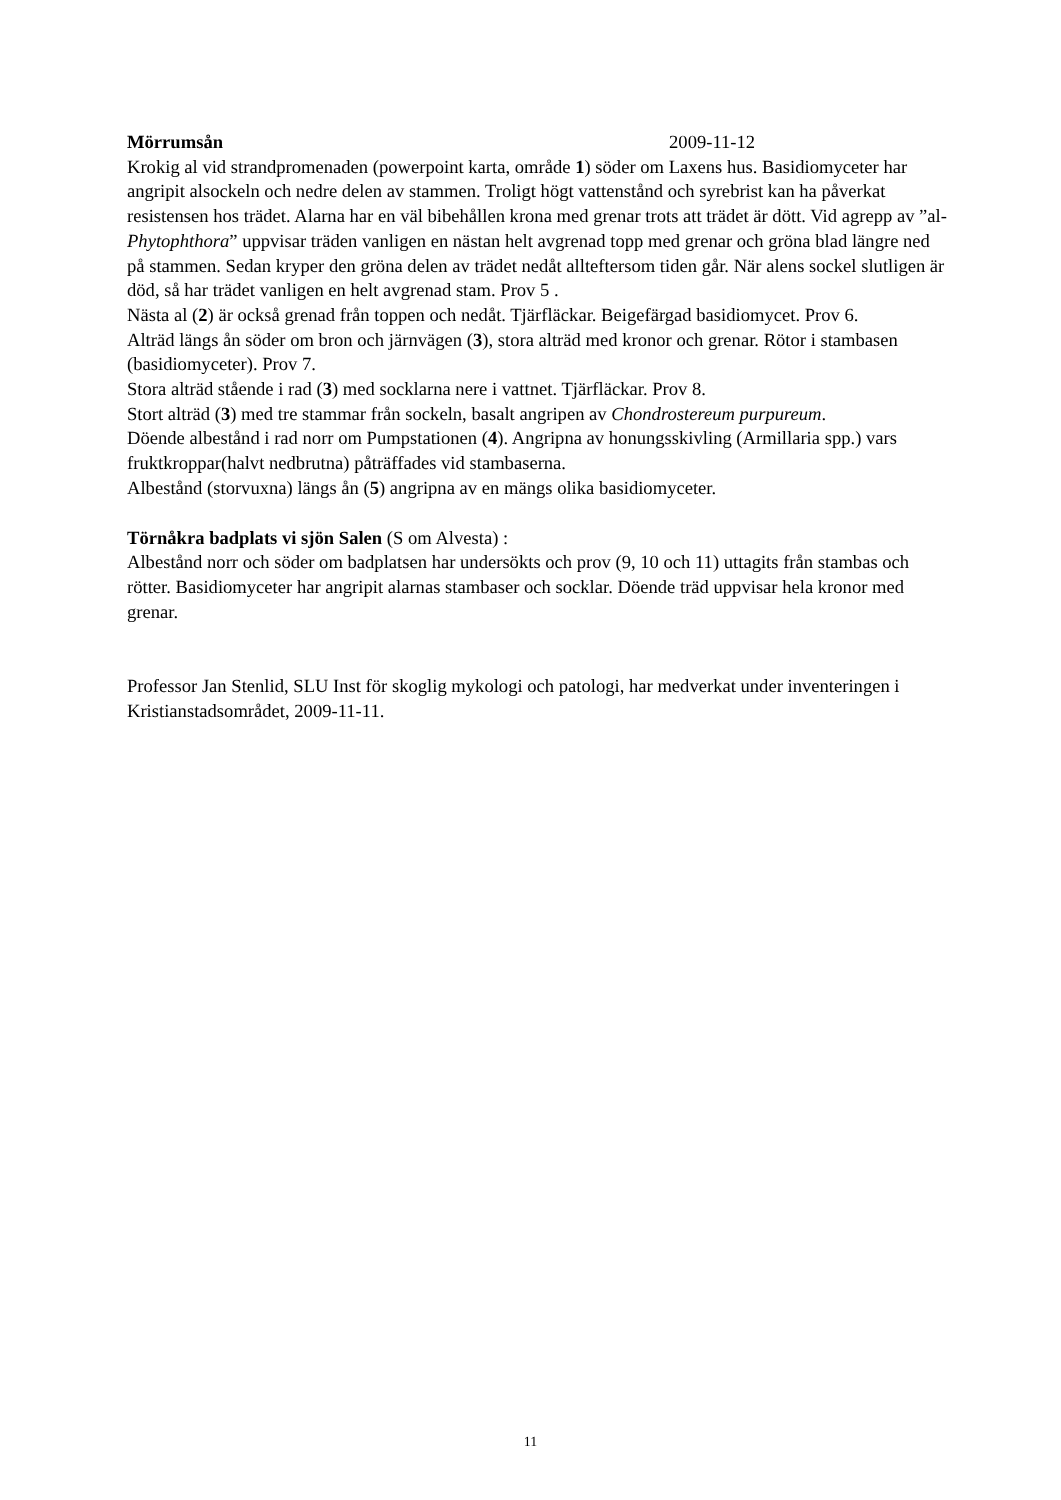Mörrumsån 2009-11-12
Krokig al vid strandpromenaden (powerpoint karta, område 1) söder om Laxens hus. Basidiomyceter har angripit alsockeln och nedre delen av stammen. Troligt högt vattenstånd och syrebrist kan ha påverkat resistensen hos trädet. Alarna har en väl bibehållen krona med grenar trots att trädet är dött. Vid agrepp av ”al-Phytophthora” uppvisar träden vanligen en nästan helt avgrenad topp med grenar och gröna blad längre ned på stammen. Sedan kryper den gröna delen av trädet nedåt allteftersom tiden går. När alens sockel slutligen är död, så har trädet vanligen en helt avgrenad stam. Prov 5 .
Nästa al (2) är också grenad från toppen och nedåt. Tjärfläckar. Beigefärgad basidiomycet. Prov 6.
Alträd längs ån söder om bron och järnvägen (3), stora alträd med kronor och grenar. Rötor i stambasen (basidiomyceter). Prov 7.
Stora alträd stående i rad (3) med socklarna nere i vattnet. Tjärfläckar. Prov 8.
Stort alträd (3) med tre stammar från sockeln, basalt angripen av Chondrostereum purpureum.
Döende albestånd i rad norr om Pumpstationen (4). Angripna av honungsskivling (Armillaria spp.) vars fruktkroppar(halvt nedbrutna) påträffades vid stambaserna.
Albestånd (storvuxna) längs ån (5) angripna av en mängs olika basidiomyceter.
Törnåkra badplats vi sjön Salen (S om Alvesta) :
Albestånd norr och söder om badplatsen har undersökts och prov (9, 10 och 11) uttagits från stambas och rötter. Basidiomyceter har angripit alarnas stambaser och socklar. Döende träd uppvisar hela kronor med grenar.
Professor Jan Stenlid, SLU Inst för skoglig mykologi och patologi, har medverkat under inventeringen i Kristianstadsområdet, 2009-11-11.
11